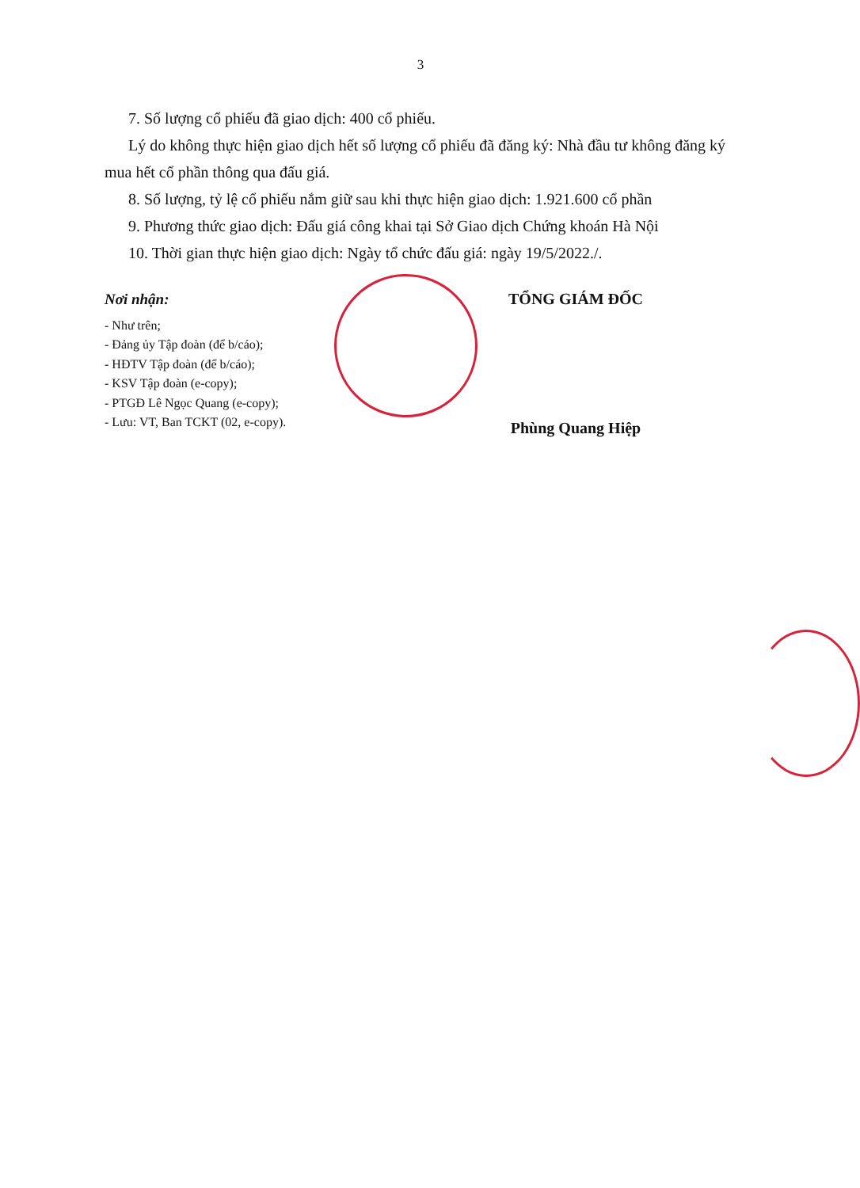3
7. Số lượng cổ phiếu đã giao dịch: 400 cổ phiếu.
Lý do không thực hiện giao dịch hết số lượng cổ phiếu đã đăng ký: Nhà đầu tư không đăng ký mua hết cổ phần thông qua đấu giá.
8. Số lượng, tỷ lệ cổ phiếu nắm giữ sau khi thực hiện giao dịch: 1.921.600 cổ phần
9. Phương thức giao dịch: Đấu giá công khai tại Sở Giao dịch Chứng khoán Hà Nội
10. Thời gian thực hiện giao dịch: Ngày tổ chức đấu giá: ngày 19/5/2022./.
Nơi nhận:
- Như trên;
- Đảng ủy Tập đoàn (để b/cáo);
- HĐTV Tập đoàn (để b/cáo);
- KSV Tập đoàn (e-copy);
- PTGĐ Lê Ngọc Quang (e-copy);
- Lưu: VT, Ban TCKT (02, e-copy).
TỔNG GIÁM ĐỐC
Phùng Quang Hiệp